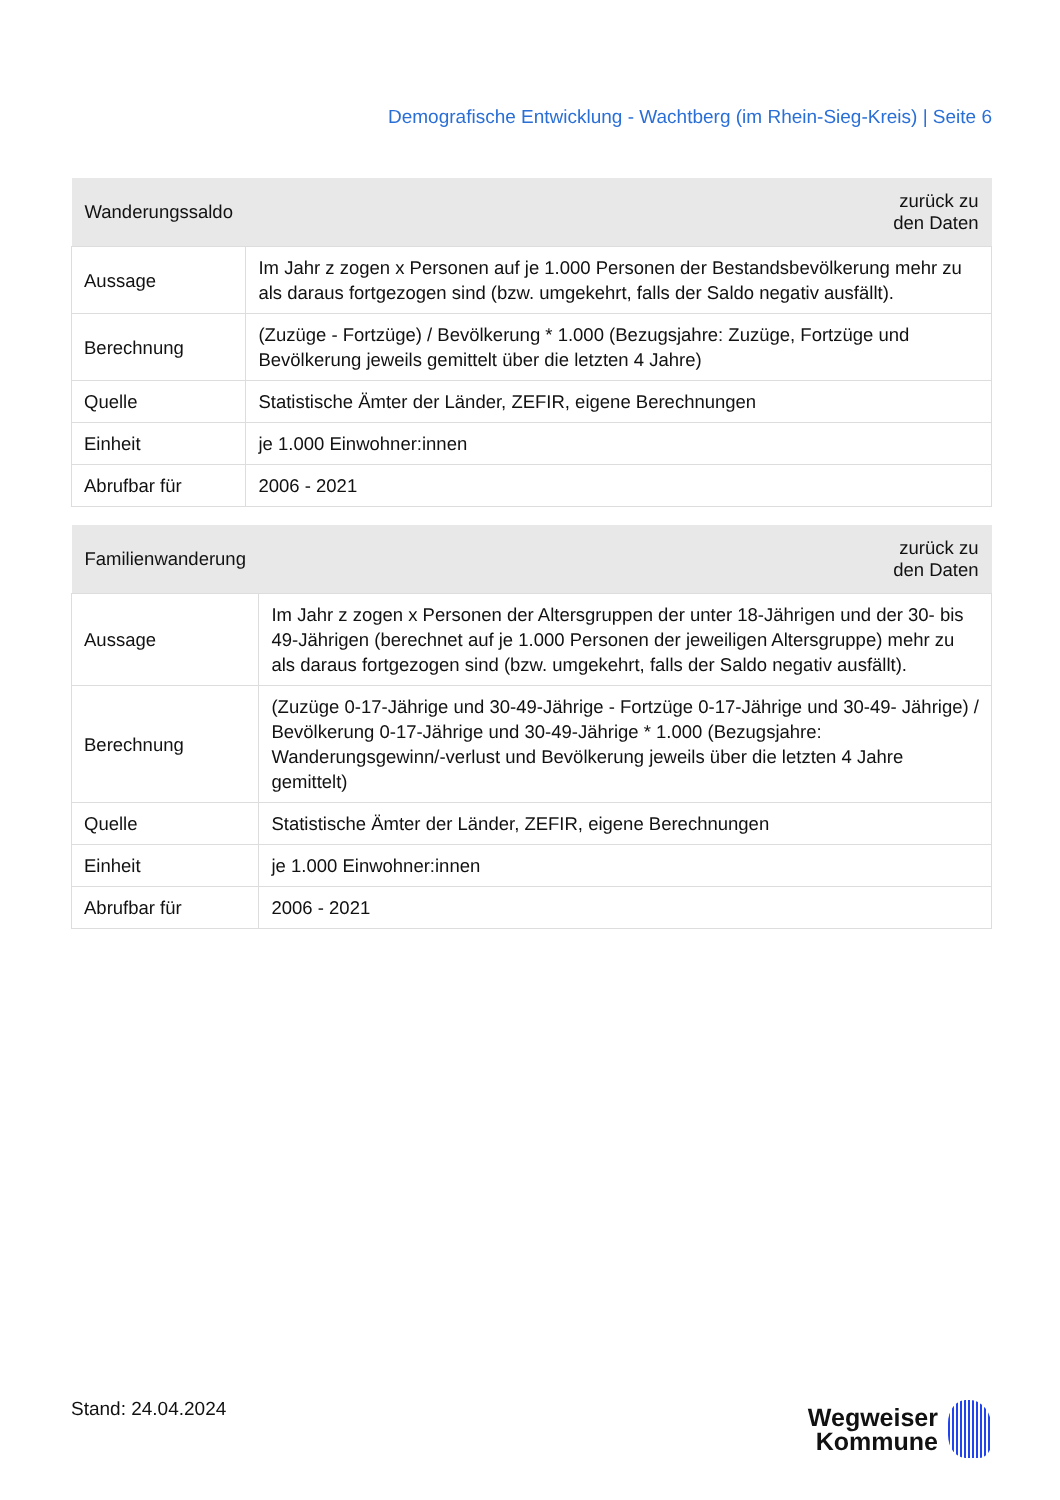Demografische Entwicklung - Wachtberg (im Rhein-Sieg-Kreis) | Seite 6
| Wanderungssaldo | zurück zu den Daten |
| --- | --- |
| Aussage | Im Jahr z zogen x Personen auf je 1.000 Personen der Bestandsbevölkerung mehr zu als daraus fortgezogen sind (bzw. umgekehrt, falls der Saldo negativ ausfällt). |
| Berechnung | (Zuzüge - Fortzüge) / Bevölkerung * 1.000 (Bezugsjahre: Zuzüge, Fortzüge und Bevölkerung jeweils gemittelt über die letzten 4 Jahre) |
| Quelle | Statistische Ämter der Länder, ZEFIR, eigene Berechnungen |
| Einheit | je 1.000 Einwohner:innen |
| Abrufbar für | 2006 - 2021 |
| Familienwanderung | zurück zu den Daten |
| --- | --- |
| Aussage | Im Jahr z zogen x Personen der Altersgruppen der unter 18-Jährigen und der 30- bis 49-Jährigen (berechnet auf je 1.000 Personen der jeweiligen Altersgruppe) mehr zu als daraus fortgezogen sind (bzw. umgekehrt, falls der Saldo negativ ausfällt). |
| Berechnung | (Zuzüge 0-17-Jährige und 30-49-Jährige - Fortzüge 0-17-Jährige und 30-49- Jährige) / Bevölkerung 0-17-Jährige und 30-49-Jährige * 1.000 (Bezugsjahre: Wanderungsgewinn/-verlust und Bevölkerung jeweils über die letzten 4 Jahre gemittelt) |
| Quelle | Statistische Ämter der Länder, ZEFIR, eigene Berechnungen |
| Einheit | je 1.000 Einwohner:innen |
| Abrufbar für | 2006 - 2021 |
Stand: 24.04.2024
Wegweiser
Kommune